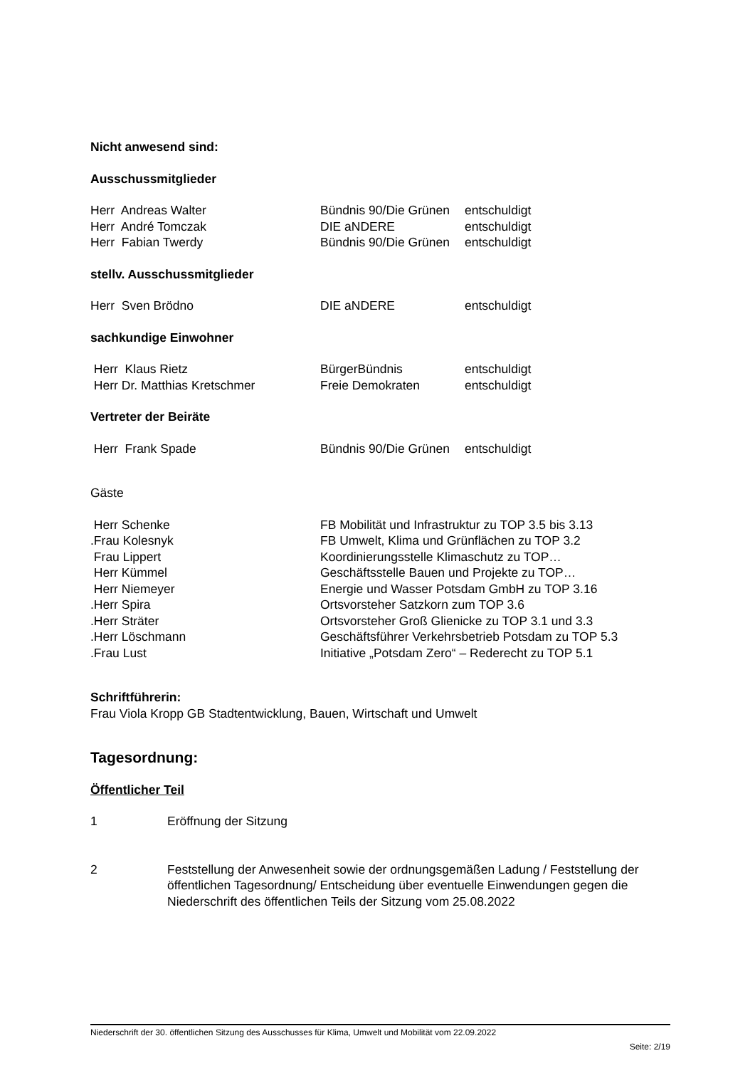Nicht anwesend sind:
Ausschussmitglieder
| Herr Andreas Walter | Bündnis 90/Die Grünen | entschuldigt |
| Herr André Tomczak | DIE aNDERE | entschuldigt |
| Herr Fabian Twerdy | Bündnis 90/Die Grünen | entschuldigt |
stellv. Ausschussmitglieder
| Herr Sven Brödno | DIE aNDERE | entschuldigt |
sachkundige Einwohner
| Herr Klaus Rietz | BürgerBündnis | entschuldigt |
| Herr Dr. Matthias Kretschmer | Freie Demokraten | entschuldigt |
Vertreter der Beiräte
| Herr Frank Spade | Bündnis 90/Die Grünen | entschuldigt |
Gäste
| Herr Schenke | FB Mobilität und Infrastruktur zu TOP 3.5 bis 3.13 |
| .Frau Kolesnyk | FB Umwelt, Klima und Grünflächen zu TOP 3.2 |
| Frau Lippert | Koordinierungsstelle Klimaschutz zu TOP… |
| Herr Kümmel | Geschäftsstelle Bauen und Projekte zu TOP… |
| Herr Niemeyer | Energie und Wasser Potsdam GmbH zu TOP 3.16 |
| .Herr Spira | Ortsvorsteher Satzkorn zum TOP 3.6 |
| .Herr Sträter | Ortsvorsteher Groß Glienicke zu TOP 3.1 und 3.3 |
| .Herr Löschmann | Geschäftsführer Verkehrsbetrieb Potsdam zu TOP 5.3 |
| .Frau Lust | Initiative „Potsdam Zero“ – Rederecht zu TOP 5.1 |
Schriftführerin:
Frau Viola Kropp GB Stadtentwicklung, Bauen, Wirtschaft und Umwelt
Tagesordnung:
Öffentlicher Teil
| 1 | Eröffnung der Sitzung |
| 2 | Feststellung der Anwesenheit sowie der ordnungsgemäßen Ladung / Feststellung der öffentlichen Tagesordnung/ Entscheidung über eventuelle Einwendungen gegen die Niederschrift des öffentlichen Teils der Sitzung vom 25.08.2022 |
Niederschrift der 30. öffentlichen Sitzung des Ausschusses für Klima, Umwelt und Mobilität vom 22.09.2022
Seite: 2/19